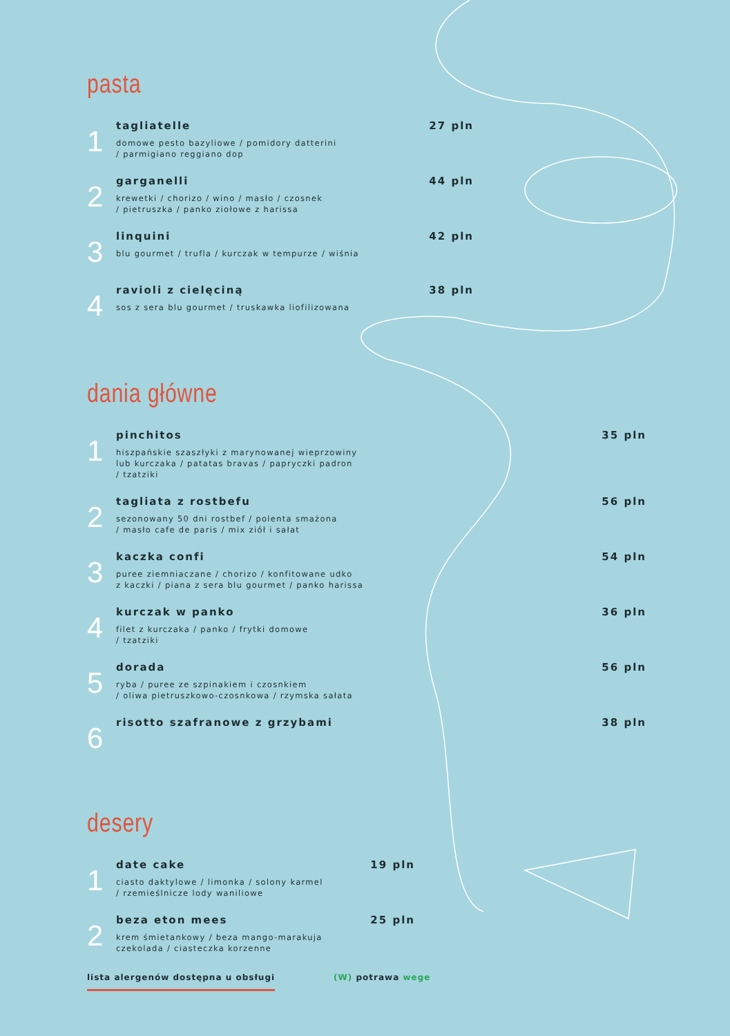pasta
1
tagliatelle
domowe pesto bazyliowe / pomidory datterini
/ parmigiano reggiano dop
27 pln
2
garganelli
krewetki / chorizo / wino / masło / czosnek
/ pietruszka / panko ziołowe z harissa
44 pln
3
linquini
blu gourmet / trufla / kurczak w tempurze / wiśnia
42 pln
4
ravioli z cielęciną
sos z sera blu gourmet / truskawka liofilizowana
38 pln
dania główne
1
pinchitos
hiszpańskie szaszłyki z marynowanej wieprzowiny
lub kurczaka / patatas bravas / papryczki padron
/ tzatziki
35 pln
2
tagliata z rostbefu
sezonowany 50 dni rostbef / polenta smażona
/ masło cafe de paris / mix ziół i sałat
56 pln
3
kaczka confi
puree ziemniaczane / chorizo / konfitowane udko
z kaczki / piana z sera blu gourmet / panko harissa
54 pln
4
kurczak w panko
filet z kurczaka / panko / frytki domowe
/ tzatziki
36 pln
5
dorada
ryba / puree ze szpinakiem i czosnkiem
/ oliwa pietruszkowo-czosnkowa / rzymska sałata
56 pln
6
risotto szafranowe z grzybami 38 pln
desery
1
date cake
ciasto daktylowe / limonka / solony karmel
/ rzemieślnicze lody waniliowe
19 pln
2
beza eton mees
krem śmietankowy / beza mango-marakuja
czekolada / ciasteczka korzenne
25 pln
lista alergenów dostępna u obsługi (W) potrawa wege